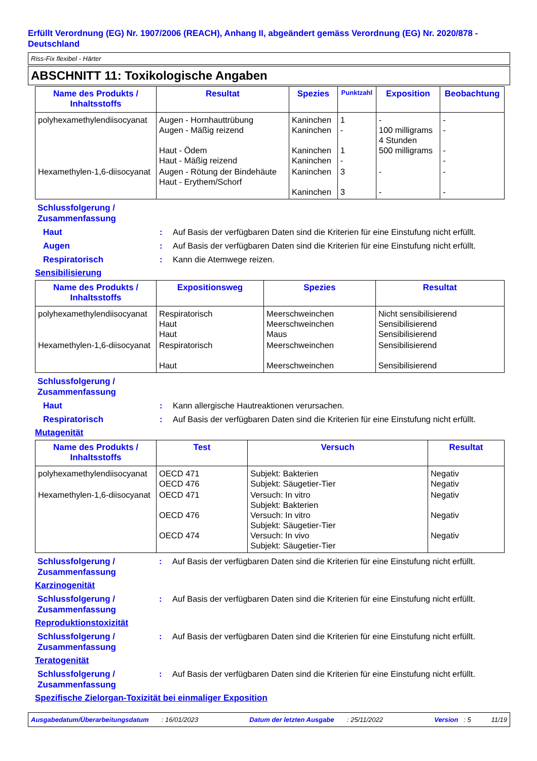Erfüllt Verordnung (EG) Nr. 1907/2006 (REACH), Anhang II, abgeändert gemäss Verordnung (EG) Nr. 2020/878 - Deutschland
Riss-Fix flexibel - Härter
ABSCHNITT 11: Toxikologische Angaben
| Name des Produkts / Inhaltsstoffs | Resultat | Spezies | Punktzahl | Exposition | Beobachtung |
| --- | --- | --- | --- | --- | --- |
| polyhexamethylendiisocyanat | Augen - Hornhauttrübung Augen - Mäßig reizend Haut - Ödem Haut - Mäßig reizend | Kaninchen Kaninchen Kaninchen Kaninchen | 1 - 1 - | - 100 milligrams 4 Stunden 500 milligrams | - - - - |
| Hexamethylen-1,6-diisocyanat | Augen - Rötung der Bindehäute Haut - Erythem/Schorf | Kaninchen Kaninchen | 3 3 | - - | - - |
Schlussfolgerung /
Zusammenfassung
Haut : Auf Basis der verfügbaren Daten sind die Kriterien für eine Einstufung nicht erfüllt.
Augen : Auf Basis der verfügbaren Daten sind die Kriterien für eine Einstufung nicht erfüllt.
Respiratorisch : Kann die Atemwege reizen.
Sensibilisierung
| Name des Produkts / Inhaltsstoffs | Expositionsweg | Spezies | Resultat |
| --- | --- | --- | --- |
| polyhexamethylendiisocyanat | Respiratorisch Haut Haut | Meerschweinchen Meerschweinchen Maus | Nicht sensibilisierend Sensibilisierend Sensibilisierend |
| Hexamethylen-1,6-diisocyanat | Respiratorisch Haut | Meerschweinchen Meerschweinchen | Sensibilisierend Sensibilisierend |
Schlussfolgerung /
Zusammenfassung
Haut : Kann allergische Hautreaktionen verursachen.
Respiratorisch : Auf Basis der verfügbaren Daten sind die Kriterien für eine Einstufung nicht erfüllt.
Mutagenität
| Name des Produkts / Inhaltsstoffs | Test | Versuch | Resultat |
| --- | --- | --- | --- |
| polyhexamethylendiisocyanat | OECD 471 OECD 476 | Subjekt: Bakterien Subjekt: Säugetier-Tier | Negativ Negativ |
| Hexamethylen-1,6-diisocyanat | OECD 471 OECD 476 OECD 474 | Versuch: In vitro Subjekt: Bakterien Versuch: In vitro Subjekt: Säugetier-Tier Versuch: In vivo Subjekt: Säugetier-Tier | Negativ Negativ Negativ |
Schlussfolgerung / Zusammenfassung
: Auf Basis der verfügbaren Daten sind die Kriterien für eine Einstufung nicht erfüllt.
Karzinogenität
Schlussfolgerung / Zusammenfassung
: Auf Basis der verfügbaren Daten sind die Kriterien für eine Einstufung nicht erfüllt.
Reproduktionstoxizität
Schlussfolgerung / Zusammenfassung
: Auf Basis der verfügbaren Daten sind die Kriterien für eine Einstufung nicht erfüllt.
Teratogenität
Schlussfolgerung / Zusammenfassung
: Auf Basis der verfügbaren Daten sind die Kriterien für eine Einstufung nicht erfüllt.
Spezifische Zielorgan-Toxizität bei einmaliger Exposition
Ausgabedatum/Überarbeitungsdatum : 16/01/2023 Datum der letzten Ausgabe : 25/11/2022 Version : 5 11/19